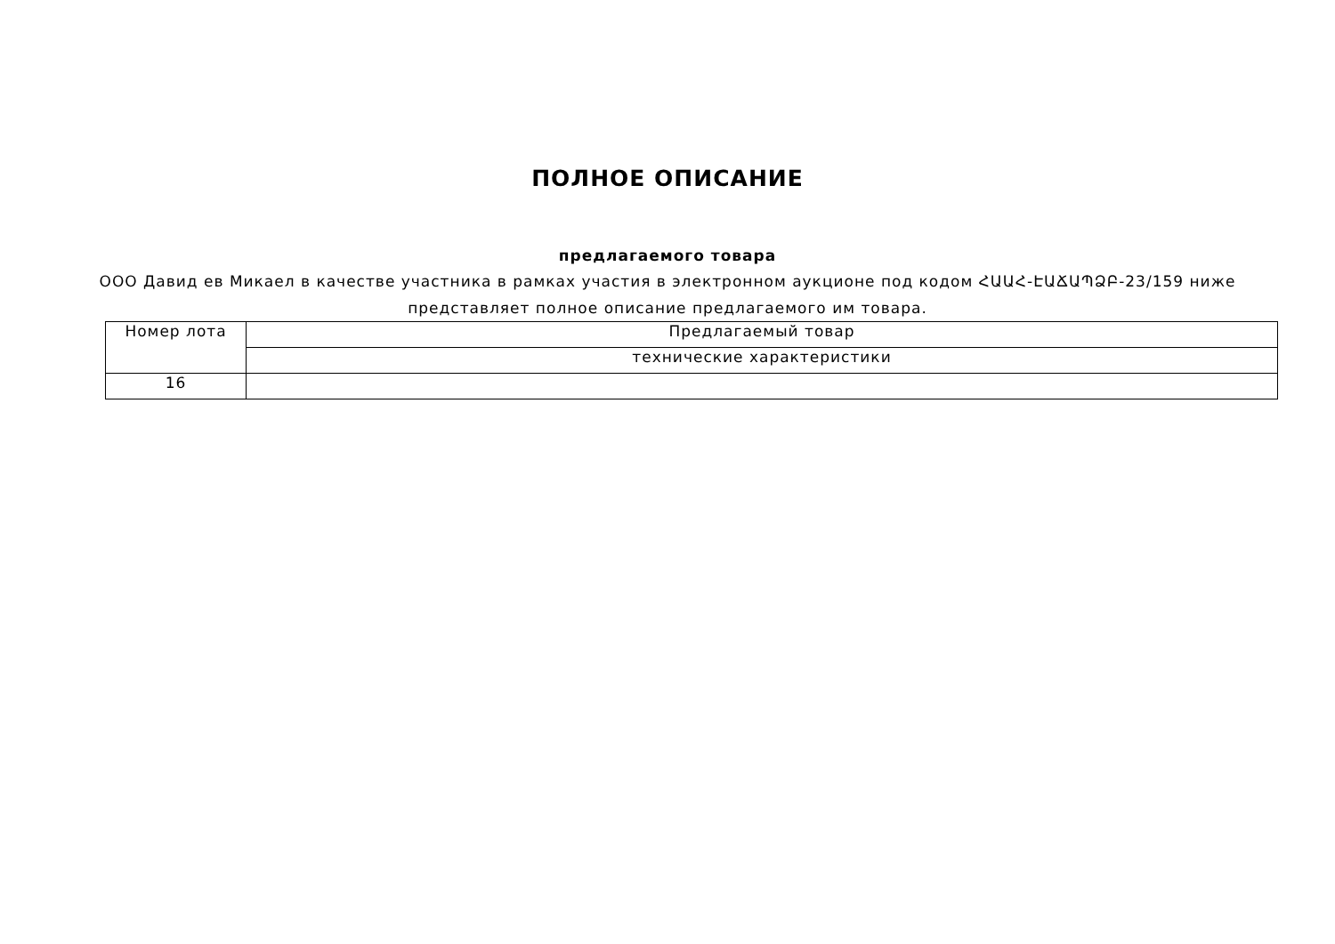ПОЛНОЕ ОПИСАНИЕ
предлагаемого товара
ООО Давид ев Микаел в качестве участника в рамках участия в электронном аукционе под кодом ՀԱԱՀ-ԷԱՃԱՊՁԲ-23/159 ниже представляет полное описание предлагаемого им товара.
| Номер лота | Предлагаемый товар |
| | технические характеристики |
| 16 | |